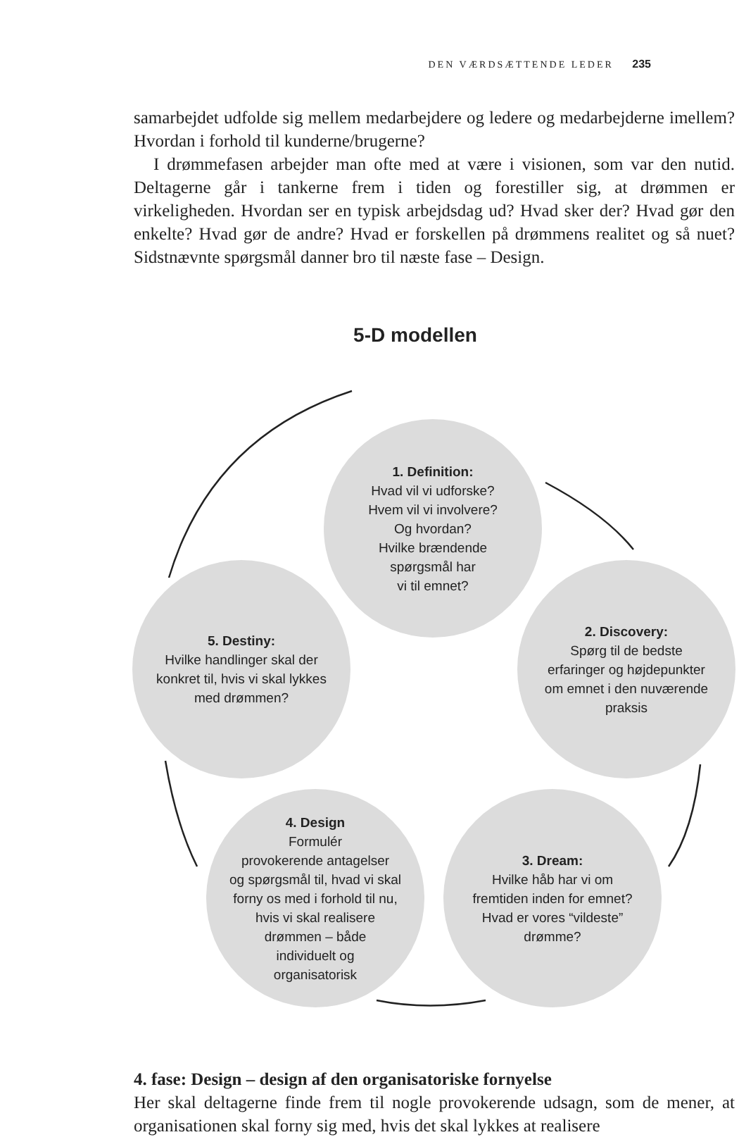DEN VÆRDSÆTTENDE LEDER 235
samarbejdet udfolde sig mellem medarbejdere og ledere og medarbejderne imellem? Hvordan i forhold til kunderne/brugerne?
I drømmefasen arbejder man ofte med at være i visionen, som var den nutid. Deltagerne går i tankerne frem i tiden og forestiller sig, at drømmen er virkeligheden. Hvordan ser en typisk arbejdsdag ud? Hvad sker der? Hvad gør den enkelte? Hvad gør de andre? Hvad er forskellen på drømmens realitet og så nuet? Sidstnævnte spørgsmål danner bro til næste fase – Design.
5-D modellen
1. Definition:
Hvad vil vi udforske?
Hvem vil vi involvere?
Og hvordan?
Hvilke brændende
spørgsmål har
vi til emnet?
2. Discovery:
Spørg til de bedste
erfaringer og højdepunkter
om emnet i den nuværende
praksis
3. Dream:
Hvilke håb har vi om
fremtiden inden for emnet?
Hvad er vores “vildeste”
drømme?
4. Design
Formulér
provokerende antagelser
og spørgsmål til, hvad vi skal
forny os med i forhold til nu,
hvis vi skal realisere
drømmen – både
individuelt og
organisatorisk
5. Destiny:
Hvilke handlinger skal der
konkret til, hvis vi skal lykkes
med drømmen?
4. fase: Design – design af den organisatoriske fornyelse
Her skal deltagerne finde frem til nogle provokerende udsagn, som de mener, at organisationen skal forny sig med, hvis det skal lykkes at realisere